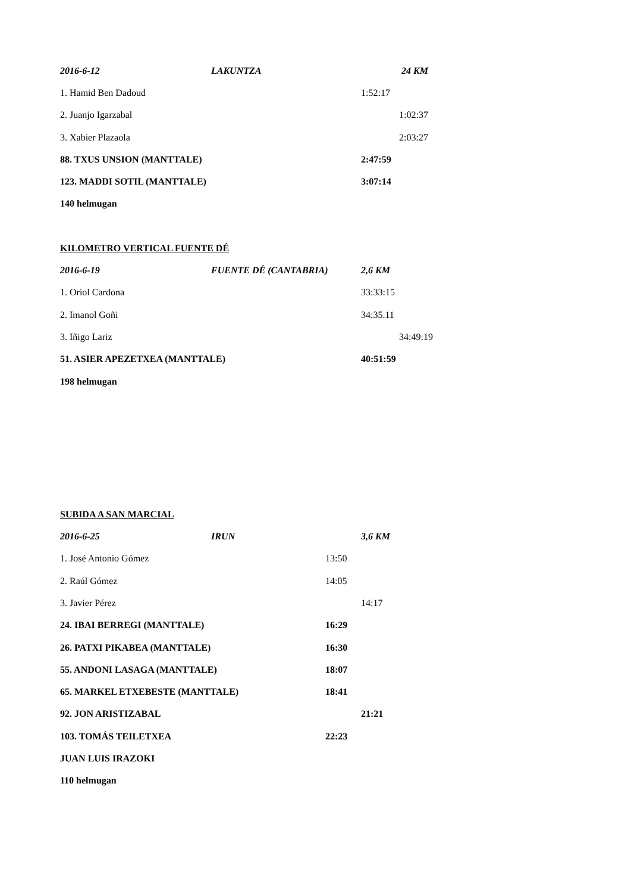2016-6-12 LAKUNTZA 24 KM
1. Hamid Ben Dadoud 1:52:17
2. Juanjo Igarzabal 1:02:37
3. Xabier Plazaola 2:03:27
88. TXUS UNSION (MANTTALE) 2:47:59
123. MADDI SOTIL (MANTTALE) 3:07:14
140 helmugan
KILOMETRO VERTICAL FUENTE DÉ
2016-6-19 FUENTE DÉ (CANTABRIA) 2,6 KM
1. Oriol Cardona 33:33:15
2. Imanol Goñi 34:35.11
3. Iñigo Lariz 34:49:19
51. ASIER APEZETXEA (MANTTALE) 40:51:59
198 helmugan
SUBIDA A SAN MARCIAL
2016-6-25 IRUN 3,6 KM
1. José Antonio Gómez 13:50
2. Raúl Gómez 14:05
3. Javier Pérez 14:17
24. IBAI BERREGI (MANTTALE) 16:29
26. PATXI PIKABEA (MANTTALE) 16:30
55. ANDONI LASAGA (MANTTALE) 18:07
65. MARKEL ETXEBESTE (MANTTALE) 18:41
92. JON ARISTIZABAL 21:21
103. TOMÁS TEILETXEA 22:23
JUAN LUIS IRAZOKI
110 helmugan